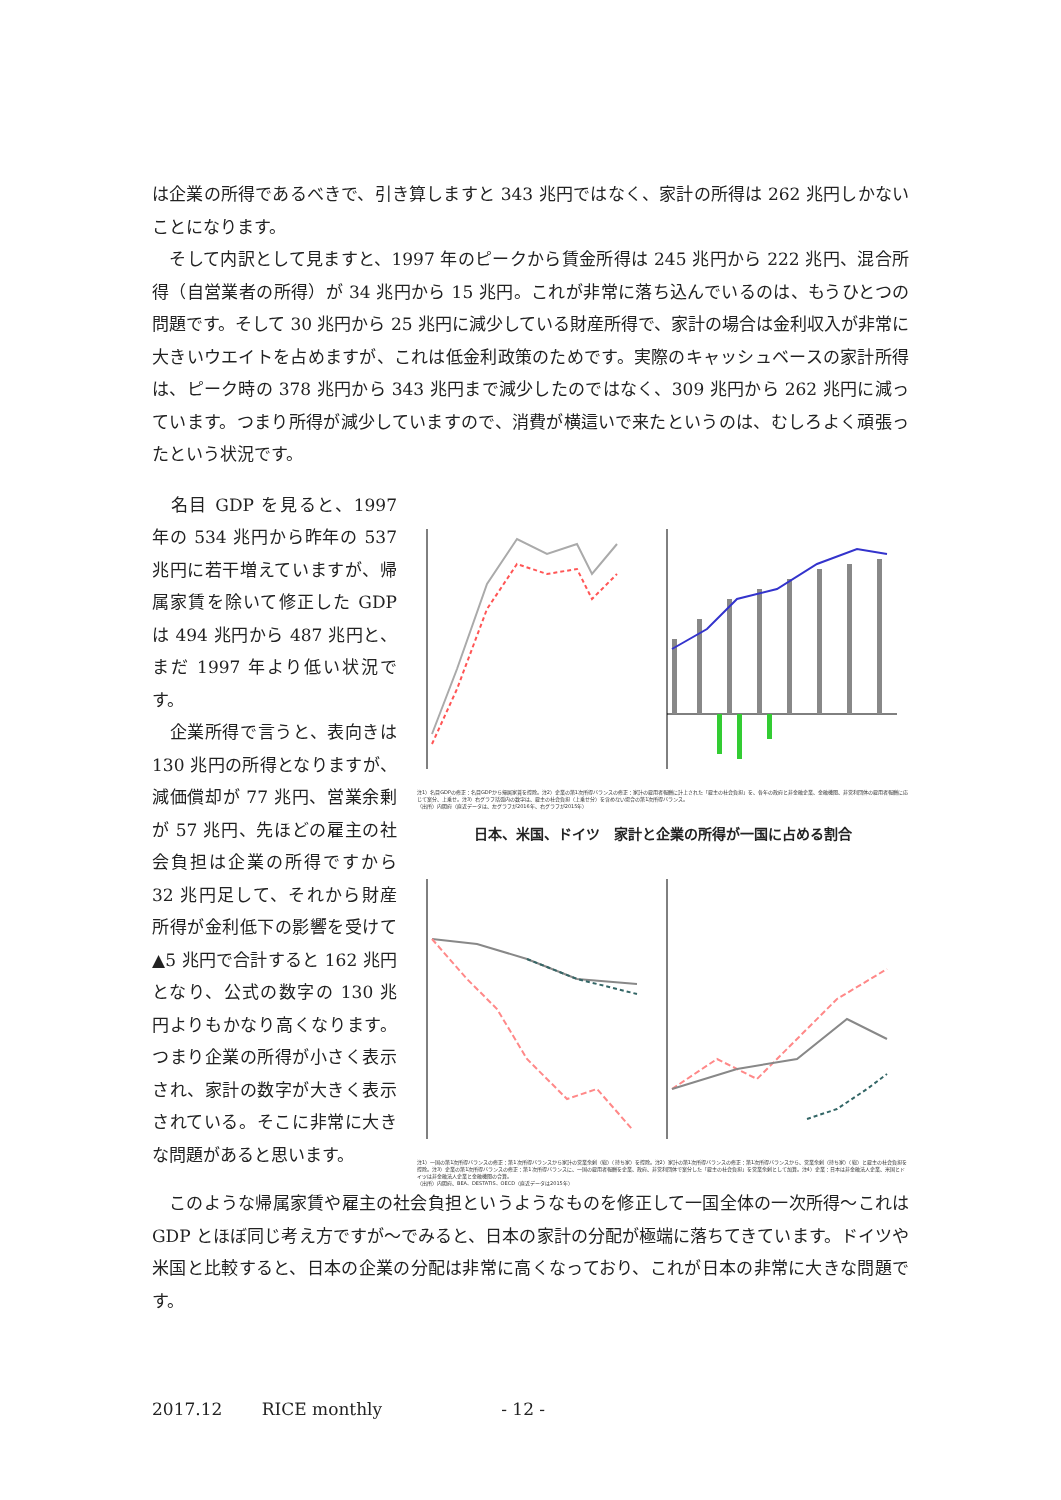は企業の所得であるべきで、引き算しますと 343 兆円ではなく、家計の所得は 262 兆円しかないことになります。
　そして内訳として見ますと、1997 年のピークから賃金所得は 245 兆円から 222 兆円、混合所得（自営業者の所得）が 34 兆円から 15 兆円。これが非常に落ち込んでいるのは、もうひとつの問題です。そして 30 兆円から 25 兆円に減少している財産所得で、家計の場合は金利収入が非常に大きいウエイトを占めますが、これは低金利政策のためです。実際のキャッシュベースの家計所得は、ピーク時の 378 兆円から 343 兆円まで減少したのではなく、309 兆円から 262 兆円に減っています。つまり所得が減少していますので、消費が横這いで来たというのは、むしろよく頑張ったという状況です。
　名目 GDP を見ると、1997 年の 534 兆円から昨年の 537 兆円に若干増えていますが、帰属家賃を除いて修正した GDP は 494 兆円から 487 兆円と、まだ 1997 年より低い状況です。
　企業所得で言うと、表向きは 130 兆円の所得となりますが、減価償却が 77 兆円、営業余剰が 57 兆円、先ほどの雇主の社会負担は企業の所得ですから 32 兆円足して、それから財産所得が金利低下の影響を受けて▲5 兆円で合計すると 162 兆円となり、公式の数字の 130 兆円よりもかなり高くなります。つまり企業の所得が小さく表示され、家計の数字が大きく表示されている。そこに非常に大きな問題があると思います。
注1）名目GDPの修正：名目GDPから帰属家賃を控除。注2）企業の第1次所得バランスの修正：家計の雇用者報酬に計上された「雇主の社会負担」を、各年の政府と非金融企業、金融機関、非営利団体の雇用者報酬に応じて案分、上乗せ。注3）右グラフ括弧内の数字は、雇主の社会負担（上乗せ分）を含めない場合の第1次所得バランス。
（出所）内閣府（直近データは、左グラフが2016年、右グラフが2015年）
日本、米国、ドイツ　家計と企業の所得が一国に占める割合
注1）一国の第1次所得バランスの修正：第1次所得バランスから家計の営業余剰（総）（持ち家）を控除。注2）家計の第1次所得バランスの修正：第1次所得バランスから、営業余剰（持ち家）（総）と雇主の社会負担を控除。注3）企業の第1次所得バランスの修正：第1次所得バランスに、一国の雇用者報酬を企業、政府、非営利団体で案分した「雇主の社会負担」を営業余剰として加算。注4）企業：日本は非金融法人企業、米国とドイツは非金融法人企業と金融機関の合算。
（出所）内閣府、BEA、DESTATIS、OECD（直近データは2015年）
　このような帰属家賃や雇主の社会負担というようなものを修正して一国全体の一次所得〜これは GDP とほぼ同じ考え方ですが〜でみると、日本の家計の分配が極端に落ちてきています。ドイツや米国と比較すると、日本の企業の分配は非常に高くなっており、これが日本の非常に大きな問題です。
2017.12　　 RICE monthly　　　　　　　- 12 -